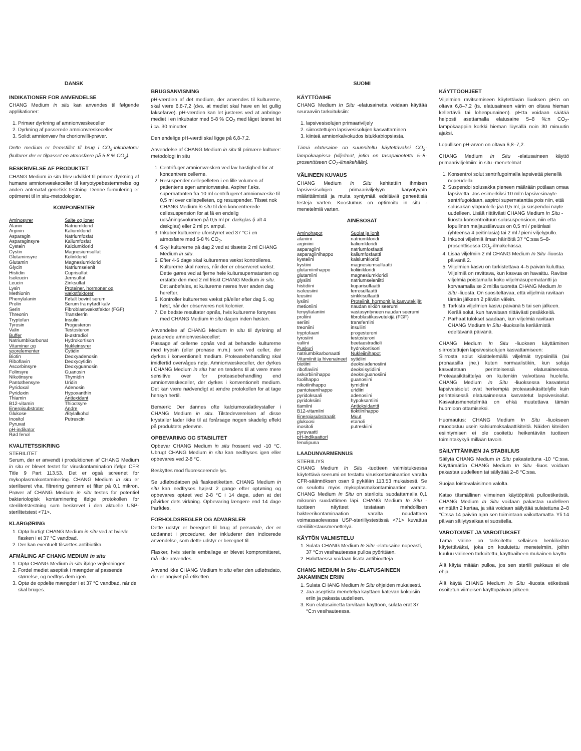DANSK
INDIKATIONER FOR ANVENDELSE
CHANG Medium in situ kan anvendes til følgende applikationer:
1. Primær dyrkning af amnionvæskeceller
2. Dyrkning af passerede amnionvæskeceller
3. Solidt amnionvæv fra chorionvilli-prøver.
Dette medium er fremstillet til brug i CO<sub>2</sub>-inkubatorer (kulturer der er tilpasset en atmosfære på 5-8 % CO<sub>2</sub>).
BESKRIVELSE AF PRODUKTET
CHANG Medium in situ blev udviklet til primær dyrkning af humane amnionvæskeceller til karyotypebestemmelse og anden antenatal genetisk testning. Denne formulering er optimeret til in situ-metodologier.
KOMPONENTER
| Aminosyrer Alanin Arginin Asparagin Asparaginsyre Cystein Cystin Glutaminsyre Glutamin Glycin Histidin Isoleucin Leucin Lysin Methionin Phenylalanin Prolin Serin Threonin Tryptofan Tyrosin Valin Buffer Natriumbikarbonat Vitaminer og sporelementer Biotin Riboflavin Ascorbinsyre Folinsyre Nikotinsyre Pantothensyre Pyridoxal Pyridoxin Thiamin B12-vitamin Energisubstrater Glukose Inositol Pyruvat pH-indikator Rød fenol | Salte og ioner Natriumklorid Kaliumklorid Natriumfosfat Kaliumfosfat Kalciumklorid Magnesiumsulfat Kolinklorid Magnesiumklorid Natriumselenit Cuprisulfat Jernsulfat Zinksulfat Proteiner, hormoner og vækstfaktorer Føtalt bovint serum Serum fra nyfødt kalv Fibroblastvækstfaktor (FGF) Transferrin Insulin Progesteron Testosteron B-østradiol Hydrokortison Nukleinsyrer Cytidin Deoxyadenosin Deoxycytidin Deoxyguanosin Guanosin Thymidin Uridin Adenosin Hypoxanthin Antioxidant Thioctsyre Andre Ætylalkohol Putrescin |
KVALITETSSIKRING
STERILITET
Serum, der er anvendt i produktionen af CHANG Medium in situ er blevet testet for viruskontamination ifølge CFR Title 9 Part 113.53. Det er også screenet for mykoplasmakontaminering. CHANG Medium in situ er steriliseret vha. filtrering gennem et filter på 0,1 mikron. Prøver af CHANG Medium in situ testes for potentiel bakteriologisk kontaminering ifølge protokollen for sterilitetstestning som beskrevet i den aktuelle USP-sterilitetstest <71>.
KLARGØRING
1. Optø hurtigt CHANG Medium in situ ved at hvirvle flasken i et 37 °C vandbad.
2. Der kan eventuelt tilsættes antibiotika.
AFMÅLING AF CHANG MEDIUM in situ
1. Optø CHANG Medium in situ ifølge vejledningen.
2. Fordel mediet aseptisk i mængder af passende størrelse, og nedfrys dem igen.
3. Optø de opdelte mængder i et 37 °C vandbad, når de skal bruges.
BRUGSANVISNING
pH-værdien af det medium, der anvendes til kulturerne, skal være 6,8-7,2 (dvs. at mediet skal have en let gullig laksefarve). pH-værdien kan let justeres ved at anbringe mediet i en inkubator med 5-8 % CO<sub>2</sub> med låget løsnet let i ca. 30 minutter.
Den endelige pH-værdi skal ligge på 6,8-7,2.
Anvendelse af CHANG Medium in situ til primære kulturer: metodologi in situ
1. Centrifuger amnionvæsken ved lav hastighed for at koncentrere cellerne.
2. Resuspender cellepelleten i en lille volumen af patientens egen amnionvæske. Aspirer f.eks. supernatanten fra 10 ml centrifugeret amnionvæske til 0,5 ml over cellepelleten, og resuspender. Tilsæt nok CHANG Medium in situ til den koncentrerede cellesuspension for at få en endelig udsåningsvolumen på 0,5 ml pr. dækglas (i alt 4 dækglas) eller 2 ml pr. ampul.
3. Inkuber kulturerne uforstyrret ved 37 °C i en atmosfære med 5-8 % CO<sub>2</sub>.
4. Skyl kulturerne på dag 2 ved at tilsætte 2 ml CHANG Medium in situ.
5. Efter 4-5 dage skal kulturernes vækst kontrolleres. Kulturerne skal næres, når der er observeret vækst. Dette gøres ved at fjerne hele kultursupernatanten og erstatte den med 2 ml friskt CHANG Medium in situ. Det anbefales, at kulturerne næres hver anden dag herefter.
6. Kontroller kulturernes vækst på/eller efter dag 5, og høst, når der observeres nok kolonier.
7. De bedste resultater opnås, hvis kulturerne forsynes med CHANG Medium in situ dagen inden høsten.
Anvendelse af CHANG Medium in situ til dyrkning af passerede amnionvæskeceller:
Passage af cellerne opnås ved at behandle kulturerne med trypsin (eller pronase m.m.) som ved celler, der dyrkes i konventionelt medium. Proteasebehandling skal imidlertid overvåges nøje. Amnionvæskeceller, der dyrkes i CHANG Medium in situ har en tendens til at være mere sensitive over for proteasebehandling end amnionvæskeceller, der dyrkes i konventionelt medium. Det kan være nødvendigt at ændre protokollen for at tage hensyn hertil.
Bemærk: Der dannes ofte kalciumoxalatkrystaller i CHANG Medium in situ. Tilstedeværelsen af disse krystaller lader ikke til at forårsage nogen skadelig effekt på produktets ydeevne.
OPBEVARING OG STABILITET
Opbevar CHANG Medium in situ frossent ved -10 °C. Ubrugt CHANG Medium in situ kan nedfryses igen eller opbevares ved 2-8 °C.
Beskyttes mod fluorescerende lys.
Se udløbsdatoen på flaskeetiketten. CHANG Medium in situ kan nedfryses højest 2 gange efter optøning og opbevares optøet ved 2-8 °C i 14 dage, uden at det påvirker dets virkning. Opbevaring længere end 14 dage frarådes.
FORHOLDSREGLER OG ADVARSLER
Dette udstyr er beregnet til brug af personale, der er uddannet i procedurer, der inkluderer den indicerede anvendelse, som dette udstyr er beregnet til.
Flasker, hvis sterile emballage er blevet kompromitteret, må ikke anvendes.
Anvend ikke CHANG Medium in situ efter den udløbsdato, der er angivet på etiketten.
SUOMI
KÄYTTÖAIHE
CHANG Medium In Situ -elatusainetta voidaan käyttää seuraaviin tarkoituksiin:
1. lapsivesisolujen primaariviljely
2. siirrostettujen lapsivesisolujen kasvattaminen
3. kiinteä amnionkalvokudos istukkabiopsiasta.
Tämä elatusaine on suunniteltu käytettäväksi CO<sub>2</sub>-lämpökaapissa (viljelmät, jotka on tasapainotettu 5–8-prosenttiseen CO<sub>2</sub>-ilmakehään).
VÄLINEEN KUVAUS
CHANG Medium In Situ kehitettiin ihmisen lapsivesisolujen primaariviljelyyn karyotyypin määrittämistä ja muita syntymää edeltäviä geneettisiä testejä varten. Koostumus on optimoitu in situ -menetelmiä varten.
AINESOSAT
| Aminohapot alaniini arginiini asparagiini asparagiinihappo kysteiini kystiini glutamiinihappo glutamiini glysiini histidiini isoleusiini leusiini lysiini metioniini fenyylialaniini proliini seriini treoniini tryptofaani tyrosiini valiini Puskuri natriumbikarbonaatti Vitamiinit ja hivenaineet biotiini riboflaviini askorbiinihappo foolihappo nikotiinihappo pantoteenihappo pyridoksaali pyridoksiini tiamiini B12-vitamiini Energiasubstraatit glukoosi inositoli pyruvaatti pH-indikaattori fenolipuna | Suolat ja ionit natriumkloridi kaliumkloridi natriumfosfaatti kaliumfosfaatti kalsiumkloridi magnesiumsulfaatti koliinikloridi magnesiumkloridi natriumseleniitti kuparisulfaatti ferrosulfaatti sinkkisulfaatti Proteiinit, hormonit ja kasvutekijät naudan sikiön seerumi vastasyntyneen naudan seerumi fibroblastikasvutekijä (FGF) transferriini insuliini progesteroni testosteroni beetaestradioli hydrokortisoni Nukleiinihapot sytidiini deoksiadenosiini deoksisytidiini deoksiguanosiini guanosiini tymidiini uridiini adenosiini hypoksantiini Antioksidantti tioktiinihappo Muut etanoli putreskiini |
LAADUNVARMENNUS
STERIILIYS
CHANG Medium In Situ -tuotteen valmistuksessa käytettävä seerumi on testattu viruskontaminaation varalta CFR-säännöksen osan 9 pykälän 113.53 mukaisesti. Se on seulottu myös mykoplasmakontaminaation varalta. CHANG Medium In Situ on steriloitu suodattamalla 0,1 mikronin suodattimen läpi. CHANG Medium In Situ -tuotteen näytteet testataan mahdollisen bakteerikontaminaation varalta noudattaen voimassaolevassa USP-steriiliystestissä <71> kuvattua steriiliitestausmenettelyä.
KÄYTÖN VALMISTELU
1. Sulata CHANG Medium In Situ -elatusaine nopeasti, 37 °C:n vesihauteessa pulloa pyörittäen.
2. Haluttaessa voidaan lisätä antibiootteja.
CHANG MEDIUM In Situ -ELATUSAINEEN JAKAMINEN ERIIN
1. Sulata CHANG Medium In Situ ohjeiden mukaisesti.
2. Jaa aseptista menetelyä käyttäen kätevän kokoisiin eriin ja pakasta uudelleen.
3. Kun elatusainetta tarvitaan käyttöön, sulata erät 37 °C:n vesihauteessa.
KÄYTTÖOHJEET
Viljelmien ravitsemiseen käytettävän liuoksen pH:n on oltava 6,8–7,2 (ts. elatusaineen värin on oltava hieman kellertävä tai lohenpunainen). pH:ta voidaan säätää helposti asettamalla elatusaine 5–8 %:n CO<sub>2</sub>-lämpökaappiin korkki hieman löysällä noin 30 minuutin ajaksi.
Lopullisen pH-arvon on oltava 6,8–7,2.
CHANG Medium In Situ -elatusaineen käyttö primaariviljelmiin: in situ -menetelmät
1. Konsentroi solut sentrifugoimalla lapsivettä pienellä nopeudella.
2. Suspendoi solusakka pieneen määrään potilaan omaa lapsivettä. Jos esimerkiksi 10 ml:n lapsivesinäyte sentrifugoidaan, aspiroi supernatanttia pois niin, että solusakan yläpuolelle jää 0,5 ml, ja suspendoi näyte uudelleen. Lisää riittävästi CHANG Medium In Situ -liuosta konsentroituun solususpensioon, niin että lopullinen maljaustilavuus on 0,5 ml / peitinlasi (yhteensä 4 peitinlasia) tai 2 ml / pieni viljelypullo.
3. Inkuboi viljelmiä ilman häiriöitä 37 °C:ssa 5–8-prosenttisessa CO<sub>2</sub>-ilmakehässä.
4. Lisää viljelmiin 2 ml CHANG Medium In Situ -liuosta päivänä 2.
5. Viljelmien kasvu on tarkistettava 4–5 päivän kuluttua. Viljelmiä on ravittava, kun kasvua on havaittu. Ravitse viljelmiä poistamalla koko viljelmäsupernatantti ja korvaamalla se 2 ml:lla tuoretta CHANG Medium In Situ -liuosta. On suositeltavaa, että viljelmiä ravitaan tämän jälkeen 2 päivän välein.
6. Tarkista viljelmien kasvu päivänä 5 tai sen jälkeen. Kerää solut, kun havaitaan riittävästi pesäkkeitä.
7. Parhaat tulokset saadaan, kun viljelmiä ravitaan CHANG Medium In Situ -liuoksella keräämistä edeltävänä päivänä.
CHANG Medium In Situ -liuoksen käyttäminen siirrostettujen lapsivesisolujen kasvattamiseen:
Siirrosta solut käsittelemällä viljelmät trypsiinillä (tai pronaasilla jne.) kuten normaalistikin, kun soluja kasvatetaan perinteisessä elatusaineessa. Proteaasikäsittelyä on kuitenkin valvottava huolella. CHANG Medium In Situ -liuoksessa kasvatetut lapsivesisolut ovat herkempiä proteaasikäsittelylle kuin perinteisessä elatusaineessa kasvatetut lapsivesisolut. Kasvatusmenetelmää on ehkä muutettava tämän huomioon ottamiseksi.
Huomautus: CHANG Medium In Situ -liuokseen muodostuu usein kalsiumoksalaattikiteitä. Näiden kiteiden esiintymisen ei ole osoitettu heikentävän tuotteen toimintakykyä millään tavoin.
SÄILYTTÄMINEN JA STABIILIUS
Säilytä CHANG Medium In Situ pakastettuna -10 °C:ssa. Käyttämätön CHANG Medium In Situ -liuos voidaan pakastaa uudelleen tai säilyttää 2–8 °C:ssa.
Suojaa loistevalaisimen valolta.
Katso täsmällinen viimeinen käyttöpäivä pulloetiketistä. CHANG Medium In Situ voidaan pakastaa uudelleen enintään 2 kertaa, ja sitä voidaan säilyttää sulatettuna 2–8 °C:ssa 14 päivän ajan sen toimintaan vaikuttamatta. Yli 14 päivän säilytysaikaa ei suositella.
VAROTOIMET JA VAROITUKSET
Tämä väline on tarkoitettu sellaisen henkilöstön käytettäväksi, joka on koulutettu menetelmiin, joihin kuuluu välineen tarkoitettu, käyttöaiheen mukainen käyttö.
Älä käytä mitään pulloa, jos sen steriili pakkaus ei ole ehjä.
Älä käytä CHANG Medium In Situ -liuosta etiketissä osoitetun viimeisen käyttöpäivän jälkeen.